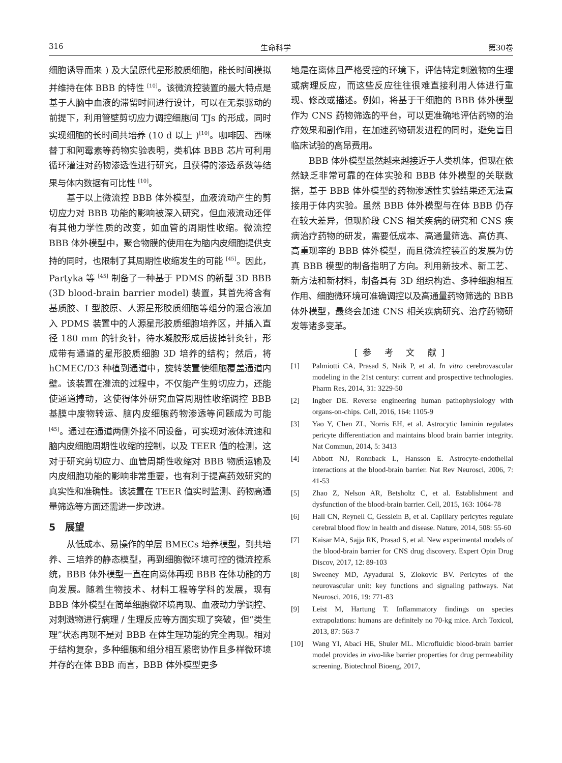316 生命科学 第30卷
细胞诱导而来 ) 及大鼠原代星形胶质细胞，能长时间模拟并维持在体 BBB 的特性 <sup>[10]</sup>。该微流控装置的最大特点是基于人脑中血液的滞留时间进行设计，可以在无泵驱动的前提下，利用管壁剪切应力调控细胞间 TJs 的形成，同时实现细胞的长时间共培养 (10 d 以上 )<sup>[10]</sup>。咖啡因、西咪替丁和阿霉素等药物实验表明，类机体 BBB 芯片可利用循环灌注对药物渗透性进行研究，且获得的渗透系数等结果与体内数据有可比性 <sup>[10]</sup>。
基于以上微流控 BBB 体外模型，血液流动产生的剪切应力对 BBB 功能的影响被深入研究，但血液流动还伴有其他力学性质的改变，如血管的周期性收缩。微流控 BBB 体外模型中，聚合物膜的使用在为脑内皮细胞提供支持的同时，也限制了其周期性收缩发生的可能 <sup>[45]</sup>。因此，Partyka 等 <sup>[45]</sup> 制备了一种基于 PDMS 的新型 3D BBB (3D blood-brain barrier model) 装置，其首先将含有基质胶、I 型胶原、人源星形胶质细胞等组分的混合液加入 PDMS 装置中的人源星形胶质细胞培养区，并插入直径 180 mm 的针灸针，待水凝胶形成后拔掉针灸针，形成带有通道的星形胶质细胞 3D 培养的结构；然后，将 hCMEC/D3 种植到通道中，旋转装置使细胞覆盖通道内壁。该装置在灌流的过程中，不仅能产生剪切应力，还能使通道搏动，这使得体外研究血管周期性收缩调控 BBB 基膜中废物转运、脑内皮细胞药物渗透等问题成为可能 <sup>[45]</sup>。通过在通道两侧外接不同设备，可实现对液体流速和脑内皮细胞周期性收缩的控制，以及 TEER 值的检测，这对于研究剪切应力、血管周期性收缩对 BBB 物质运输及内皮细胞功能的影响非常重要，也有利于提高药效研究的真实性和准确性。该装置在 TEER 值实时监测、药物高通量筛选等方面还需进一步改进。
5　展望
从低成本、易操作的单层 BMECs 培养模型，到共培养、三培养的静态模型，再到细胞微环境可控的微流控系统，BBB 体外模型一直在向离体再现 BBB 在体功能的方向发展。随着生物技术、材料工程等学科的发展，现有 BBB 体外模型在简单细胞微环境再现、血液动力学调控、对刺激物进行病理 / 生理反应等方面实现了突破，但“类生理”状态再现不是对 BBB 在体生理功能的完全再现。相对于结构复杂，多种细胞和组分相互紧密协作且多样微环境并存的在体 BBB 而言，BBB 体外模型更多
地是在离体且严格受控的环境下，评估特定刺激物的生理或病理反应，而这些反应往往很难直接利用人体进行重现、修改或描述。例如，将基于干细胞的 BBB 体外模型作为 CNS 药物筛选的平台，可以更准确地评估药物的治疗效果和副作用，在加速药物研发进程的同时，避免盲目临床试验的高昂费用。
BBB 体外模型虽然越来越接近于人类机体，但现在依然缺乏非常可靠的在体实验和 BBB 体外模型的关联数据，基于 BBB 体外模型的药物渗透性实验结果还无法直接用于体内实验。虽然 BBB 体外模型与在体 BBB 仍存在较大差异，但现阶段 CNS 相关疾病的研究和 CNS 疾病治疗药物的研发，需要低成本、高通量筛选、高仿真、高重现率的 BBB 体外模型，而且微流控装置的发展为仿真 BBB 模型的制备指明了方向。利用新技术、新工艺、新方法和新材料，制备具有 3D 组织构造、多种细胞相互作用、细胞微环境可准确调控以及高通量药物筛选的 BBB 体外模型，最终会加速 CNS 相关疾病研究、治疗药物研发等诸多变革。
[参 考 文 献]
[1] Palmiotti CA, Prasad S, Naik P, et al. In vitro cerebrovascular modeling in the 21st century: current and prospective technologies. Pharm Res, 2014, 31: 3229-50
[2] Ingber DE. Reverse engineering human pathophysiology with organs-on-chips. Cell, 2016, 164: 1105-9
[3] Yao Y, Chen ZL, Norris EH, et al. Astrocytic laminin regulates pericyte differentiation and maintains blood brain barrier integrity. Nat Commun, 2014, 5: 3413
[4] Abbott NJ, Ronnback L, Hansson E. Astrocyte-endothelial interactions at the blood-brain barrier. Nat Rev Neurosci, 2006, 7: 41-53
[5] Zhao Z, Nelson AR, Betsholtz C, et al. Establishment and dysfunction of the blood-brain barrier. Cell, 2015, 163: 1064-78
[6] Hall CN, Reynell C, Gesslein B, et al. Capillary pericytes regulate cerebral blood flow in health and disease. Nature, 2014, 508: 55-60
[7] Kaisar MA, Sajja RK, Prasad S, et al. New experimental models of the blood-brain barrier for CNS drug discovery. Expert Opin Drug Discov, 2017, 12: 89-103
[8] Sweeney MD, Ayyadurai S, Zlokovic BV. Pericytes of the neurovascular unit: key functions and signaling pathways. Nat Neurosci, 2016, 19: 771-83
[9] Leist M, Hartung T. Inflammatory findings on species extrapolations: humans are definitely no 70-kg mice. Arch Toxicol, 2013, 87: 563-7
[10] Wang YI, Abaci HE, Shuler ML. Microfluidic blood-brain barrier model provides in vivo-like barrier properties for drug permeability screening. Biotechnol Bioeng, 2017,